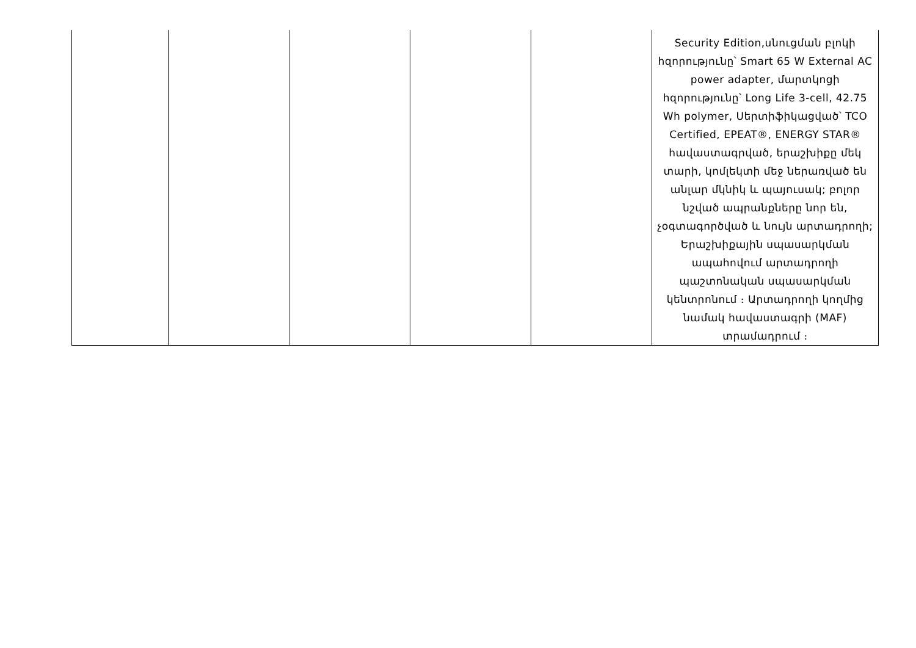| | | | | | Security Edition,սնուցման բլոկի հզորությունը՝ Smart 65 W External AC power adapter, մարտկոցի հզորությունը՝ Long Life 3-cell, 42.75 Wh polymer, Սերտիֆիկացված՝ TCO Certified, EPEAT®, ENERGY STAR® հավաստագրված, երաշխիքը մեկ տարի, կոմլեկտի մեջ ներառված են անլար մկնիկ և պայուսակ; բոլոր նշված ապրանքները նոր են, չօգտագործված և նույն արտադրողի; Երաշխիքային սպասարկման ապահովում արտադրողի պաշտոնական սպասարկման կենտրոնում ։ Արտադրողի կողմից նամակ հավաստագրի (MAF) տրամադրում ։ |